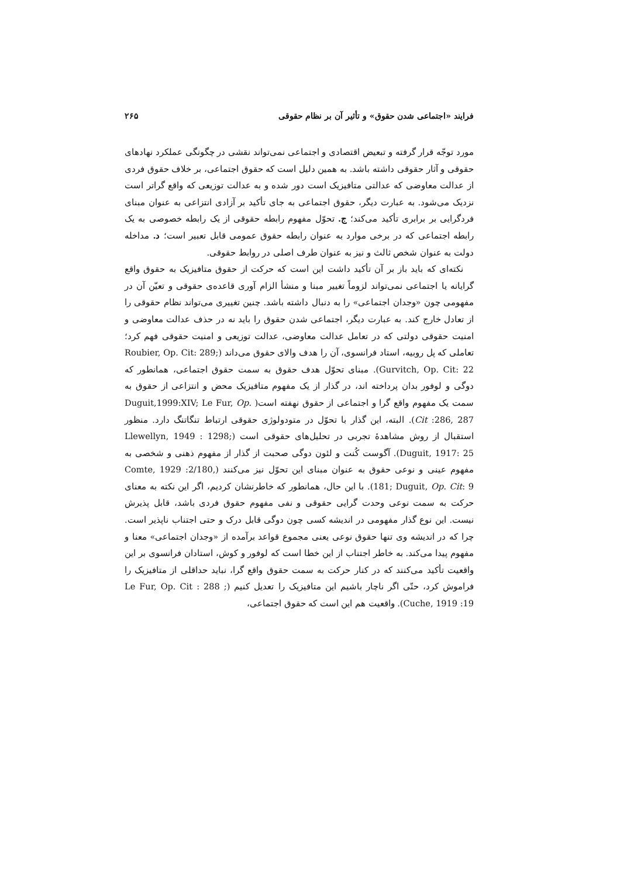فرایند «اجتماعی شدن حقوق» و تأثیر آن بر نظام حقوقی ۲۶۵
مورد توجّه قرار گرفته و تبعیض اقتصادی و اجتماعی نمی‌تواند نقشی در چگونگی عملکرد نهادهای حقوقی و آثار حقوقی داشته باشد. به همین دلیل است که حقوق اجتماعی، بر خلاف حقوق فردی از عدالت معاوضی که عدالتی متافیزیک است دور شده و به عدالت توزیعی که واقع گراتر است نزدیک می‌شود. به عبارت دیگر، حقوق اجتماعی به جای تأکید بر آزادی انتزاعی به عنوان مبنای فردگرایی بر برابری تأکید می‌کند؛ ج. تحوّل مفهوم رابطه حقوقی از یک رابطه خصوصی به یک رابطه اجتماعی که در برخی موارد به عنوان رابطه حقوق عمومی قابل تعبیر است؛ د. مداخله دولت به عنوان شخص ثالث و نیز به عنوان طرف اصلی در روابط حقوقی.
نکته‌ای که باید باز بر آن تأکید داشت این است که حرکت از حقوق متافیزیک به حقوق واقع گرایانه یا اجتماعی نمی‌تواند لزوماً تغییر مبنا و منشأ الزام آوری قاعده‌ی حقوقی و تعیّن آن در مفهومی چون «وجدان اجتماعی» را به دنبال داشته باشد. چنین تغییری می‌تواند نظام حقوقی را از تعادل خارج کند. به عبارت دیگر، اجتماعی شدن حقوق را باید نه در حذف عدالت معاوضی و امنیت حقوقی دولتی که در تعامل عدالت معاوضی، عدالت توزیعی و امنیت حقوقی فهم کرد؛ تعاملی که پل روبیه، استاد فرانسوی، آن را هدف والای حقوق می‌داند (Roubier, Op. Cit: 289; Gurvitch, Op. Cit: 22). مبنای تحوّل هدف حقوق به سمت حقوق اجتماعی، همانطور که دوگی و لوفور بدان پرداخته اند، در گذار از یک مفهوم متافیزیک محض و انتزاعی از حقوق به سمت یک مفهوم واقع گرا و اجتماعی از حقوق نهفته است( Duguit,1999:XIV; Le Fur, Op. Cit :286, 287). البته، این گذار با تحوّل در متودولوژی حقوقی ارتباط تنگاتنگ دارد. منظور استقبال از روش مشاهدهٔ تجربی در تحلیل‌های حقوقی است (Llewellyn, 1949 : 1298; Duguit, 1917: 25). آگوست کُنت و لئون دوگی صحبت از گذار از مفهوم ذهنی و شخصی به مفهوم عینی و نوعی حقوق به عنوان مبنای این تحوّل نیز می‌کنند (Comte, 1929 :2/180, 181; Duguit, Op. Cit: 9). با این حال، همانطور که خاطرنشان کردیم، اگر این نکته به معنای حرکت به سمت نوعی وحدت گرایی حقوقی و نفی مفهوم حقوق فردی باشد، قابل پذیرش نیست. این نوع گذار مفهومی در اندیشه کسی چون دوگی قابل درک و حتی اجتناب ناپذیر است. چرا که در اندیشه وی تنها حقوق نوعی یعنی مجموع قواعد برآمده از «وجدان اجتماعی» معنا و مفهوم پیدا می‌کند. به خاطر اجتناب از این خطا است که لوفور و کوش، استادان فرانسوی بر این واقعیت تأکید می‌کنند که در کنار حرکت به سمت حقوق واقع گرا، نباید حداقلی از متافیزیک را فراموش کرد، حتّی اگر ناچار باشیم این متافیزیک را تعدیل کنیم (Le Fur, Op. Cit : 288 ; Cuche, 1919 :19). واقعیت هم این است که حقوق اجتماعی،